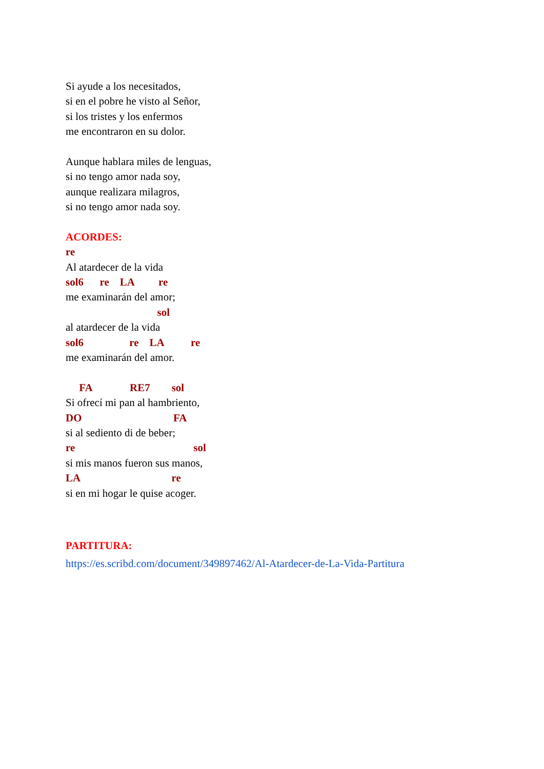Si ayude a los necesitados,
si en el pobre he visto al Señor,
si los tristes y los enfermos
me encontraron en su dolor.
Aunque hablara miles de lenguas,
si no tengo amor nada soy,
aunque realizara milagros,
si no tengo amor nada soy.
ACORDES:
re
Al atardecer de la vida
sol6 re LA re
me examinarán del amor;
sol
al atardecer de la vida
sol6 re LA re
me examinarán del amor.
FA RE7 sol
Si ofrecí mi pan al hambriento,
DO FA
si al sediento di de beber;
re sol
si mis manos fueron sus manos,
LA re
si en mi hogar le quise acoger.
PARTITURA:
https://es.scribd.com/document/349897462/Al-Atardecer-de-La-Vida-Partitura